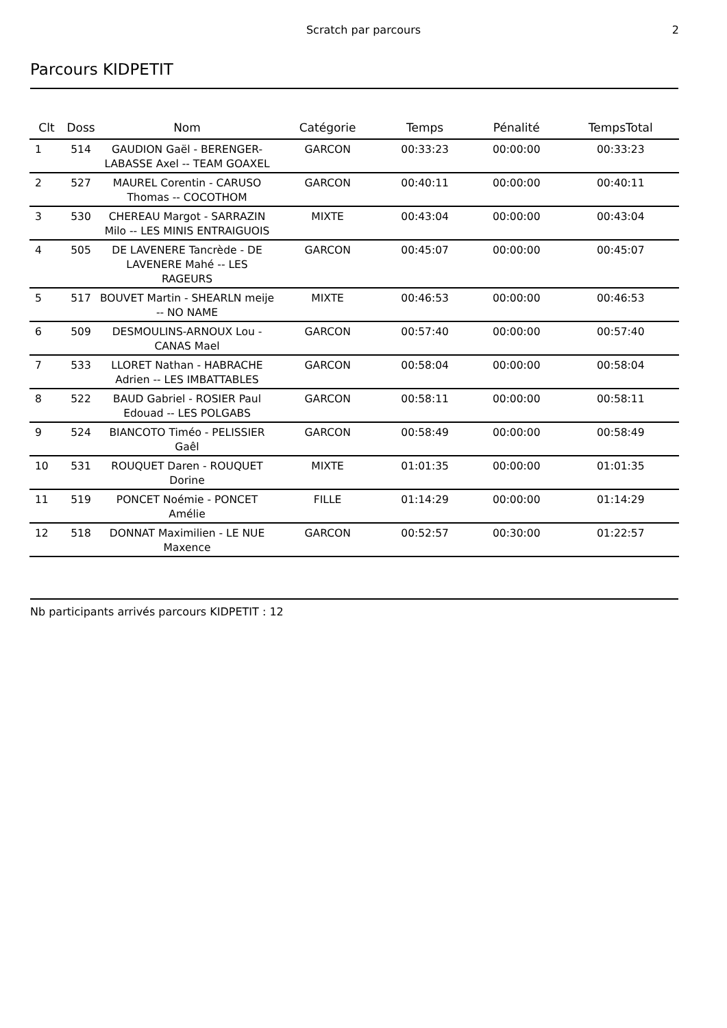Scratch par parcours
2
Parcours KIDPETIT
| Clt | Doss | Nom | Catégorie | Temps | Pénalité | TempsTotal |
| --- | --- | --- | --- | --- | --- | --- |
| 1 | 514 | GAUDION Gaël - BERENGER-LABASSE Axel -- TEAM GOAXEL | GARCON | 00:33:23 | 00:00:00 | 00:33:23 |
| 2 | 527 | MAUREL Corentin - CARUSO Thomas -- COCOTHOM | GARCON | 00:40:11 | 00:00:00 | 00:40:11 |
| 3 | 530 | CHEREAU Margot - SARRAZIN Milo -- LES MINIS ENTRAIGUOIS | MIXTE | 00:43:04 | 00:00:00 | 00:43:04 |
| 4 | 505 | DE LAVENERE Tancrède - DE LAVENERE Mahé -- LES RAGEURS | GARCON | 00:45:07 | 00:00:00 | 00:45:07 |
| 5 | 517 | BOUVET Martin - SHEARLN meije -- NO NAME | MIXTE | 00:46:53 | 00:00:00 | 00:46:53 |
| 6 | 509 | DESMOULINS-ARNOUX Lou - CANAS Mael | GARCON | 00:57:40 | 00:00:00 | 00:57:40 |
| 7 | 533 | LLORET Nathan - HABRACHE Adrien -- LES IMBATTABLES | GARCON | 00:58:04 | 00:00:00 | 00:58:04 |
| 8 | 522 | BAUD Gabriel - ROSIER Paul Edouad -- LES POLGABS | GARCON | 00:58:11 | 00:00:00 | 00:58:11 |
| 9 | 524 | BIANCOTO Timéo - PELISSIER Gaêl | GARCON | 00:58:49 | 00:00:00 | 00:58:49 |
| 10 | 531 | ROUQUET Daren - ROUQUET Dorine | MIXTE | 01:01:35 | 00:00:00 | 01:01:35 |
| 11 | 519 | PONCET Noémie - PONCET Amélie | FILLE | 01:14:29 | 00:00:00 | 01:14:29 |
| 12 | 518 | DONNAT Maximilien - LE NUE Maxence | GARCON | 00:52:57 | 00:30:00 | 01:22:57 |
Nb participants arrivés parcours KIDPETIT : 12